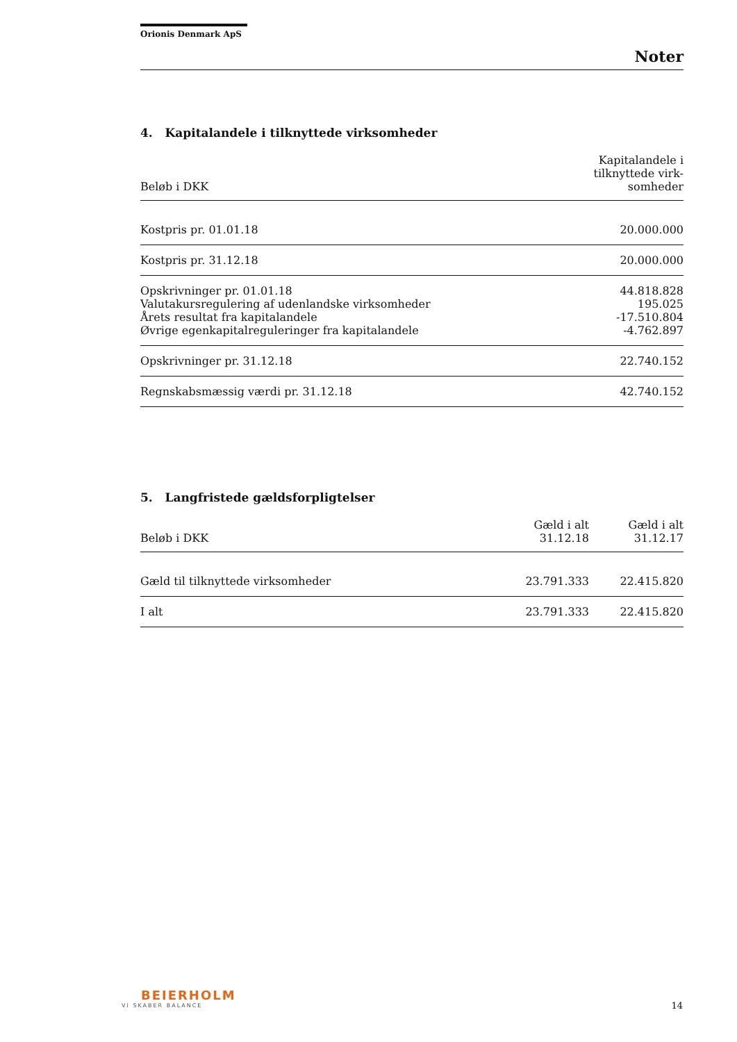Orionis Denmark ApS
Noter
4. Kapitalandele i tilknyttede virksomheder
| Beløb i DKK | Kapitalandele i tilknyttede virk- somheder |
| --- | --- |
| Kostpris pr. 01.01.18 | 20.000.000 |
| Kostpris pr. 31.12.18 | 20.000.000 |
| Opskrivninger pr. 01.01.18 | 44.818.828 |
| Valutakursregulering af udenlandske virksomheder | 195.025 |
| Årets resultat fra kapitalandele | -17.510.804 |
| Øvrige egenkapitalreguleringer fra kapitalandele | -4.762.897 |
| Opskrivninger pr. 31.12.18 | 22.740.152 |
| Regnskabsmæssig værdi pr. 31.12.18 | 42.740.152 |
5. Langfristede gældsforpligtelser
| Beløb i DKK | Gæld i alt 31.12.18 | Gæld i alt 31.12.17 |
| --- | --- | --- |
| Gæld til tilknyttede virksomheder | 23.791.333 | 22.415.820 |
| I alt | 23.791.333 | 22.415.820 |
BEIERHOLM
VI SKABER BALANCE
14